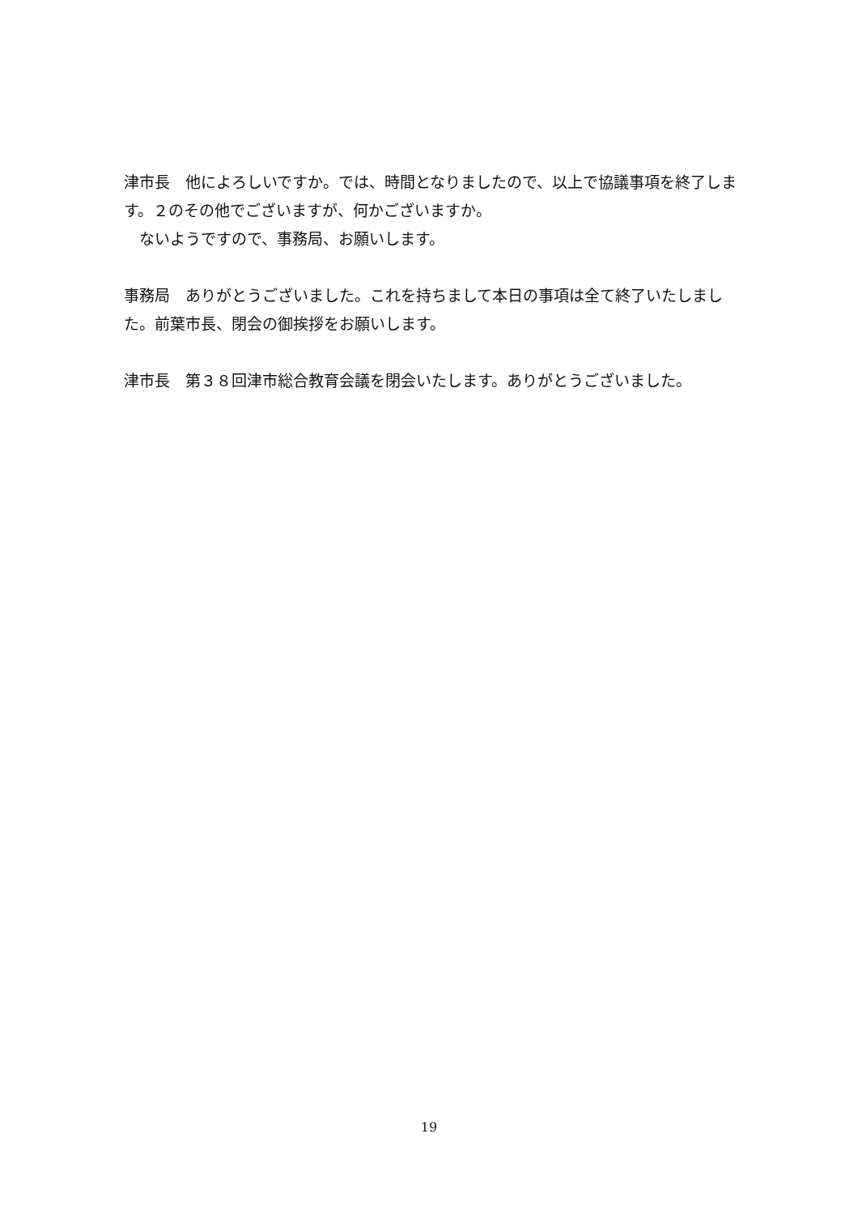津市長　他によろしいですか。では、時間となりましたので、以上で協議事項を終了します。２のその他でございますが、何かございますか。
　ないようですので、事務局、お願いします。
事務局　ありがとうございました。これを持ちまして本日の事項は全て終了いたしました。前葉市長、閉会の御挨拶をお願いします。
津市長　第３８回津市総合教育会議を閉会いたします。ありがとうございました。
19